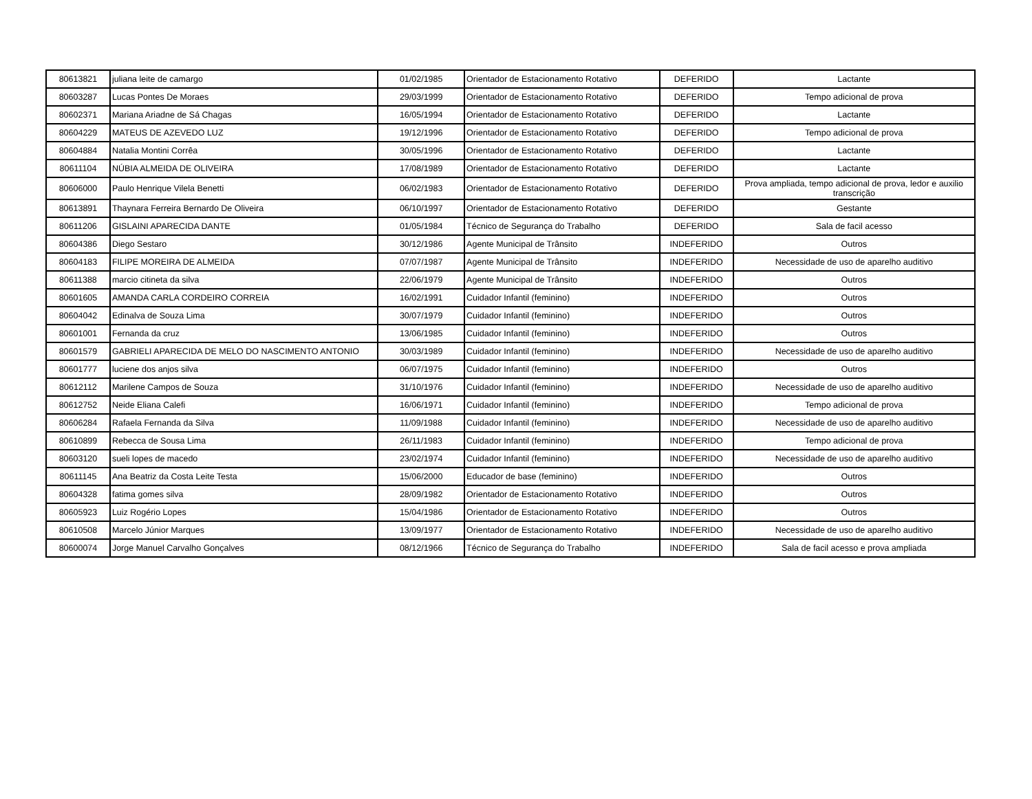| 80613821 | juliana leite de camargo | 01/02/1985 | Orientador de Estacionamento Rotativo | DEFERIDO | Lactante |
| 80603287 | Lucas Pontes De Moraes | 29/03/1999 | Orientador de Estacionamento Rotativo | DEFERIDO | Tempo adicional de prova |
| 80602371 | Mariana Ariadne de Sá Chagas | 16/05/1994 | Orientador de Estacionamento Rotativo | DEFERIDO | Lactante |
| 80604229 | MATEUS DE AZEVEDO LUZ | 19/12/1996 | Orientador de Estacionamento Rotativo | DEFERIDO | Tempo adicional de prova |
| 80604884 | Natalia Montini Corrêa | 30/05/1996 | Orientador de Estacionamento Rotativo | DEFERIDO | Lactante |
| 80611104 | NÚBIA ALMEIDA DE OLIVEIRA | 17/08/1989 | Orientador de Estacionamento Rotativo | DEFERIDO | Lactante |
| 80606000 | Paulo Henrique Vilela Benetti | 06/02/1983 | Orientador de Estacionamento Rotativo | DEFERIDO | Prova ampliada, tempo adicional de prova, ledor e auxilio transcrição |
| 80613891 | Thaynara Ferreira Bernardo De Oliveira | 06/10/1997 | Orientador de Estacionamento Rotativo | DEFERIDO | Gestante |
| 80611206 | GISLAINI APARECIDA DANTE | 01/05/1984 | Técnico de Segurança do Trabalho | DEFERIDO | Sala de facil acesso |
| 80604386 | Diego Sestaro | 30/12/1986 | Agente Municipal de Trânsito | INDEFERIDO | Outros |
| 80604183 | FILIPE MOREIRA DE ALMEIDA | 07/07/1987 | Agente Municipal de Trânsito | INDEFERIDO | Necessidade de uso de aparelho auditivo |
| 80611388 | marcio citineta da silva | 22/06/1979 | Agente Municipal de Trânsito | INDEFERIDO | Outros |
| 80601605 | AMANDA CARLA CORDEIRO CORREIA | 16/02/1991 | Cuidador Infantil (feminino) | INDEFERIDO | Outros |
| 80604042 | Edinalva de Souza Lima | 30/07/1979 | Cuidador Infantil (feminino) | INDEFERIDO | Outros |
| 80601001 | Fernanda da cruz | 13/06/1985 | Cuidador Infantil (feminino) | INDEFERIDO | Outros |
| 80601579 | GABRIELI APARECIDA DE MELO DO NASCIMENTO ANTONIO | 30/03/1989 | Cuidador Infantil (feminino) | INDEFERIDO | Necessidade de uso de aparelho auditivo |
| 80601777 | luciene dos anjos silva | 06/07/1975 | Cuidador Infantil (feminino) | INDEFERIDO | Outros |
| 80612112 | Marilene Campos de Souza | 31/10/1976 | Cuidador Infantil (feminino) | INDEFERIDO | Necessidade de uso de aparelho auditivo |
| 80612752 | Neide Eliana Calefi | 16/06/1971 | Cuidador Infantil (feminino) | INDEFERIDO | Tempo adicional de prova |
| 80606284 | Rafaela Fernanda da Silva | 11/09/1988 | Cuidador Infantil (feminino) | INDEFERIDO | Necessidade de uso de aparelho auditivo |
| 80610899 | Rebecca de Sousa Lima | 26/11/1983 | Cuidador Infantil (feminino) | INDEFERIDO | Tempo adicional de prova |
| 80603120 | sueli lopes de macedo | 23/02/1974 | Cuidador Infantil (feminino) | INDEFERIDO | Necessidade de uso de aparelho auditivo |
| 80611145 | Ana Beatriz da Costa Leite Testa | 15/06/2000 | Educador de base (feminino) | INDEFERIDO | Outros |
| 80604328 | fatima gomes silva | 28/09/1982 | Orientador de Estacionamento Rotativo | INDEFERIDO | Outros |
| 80605923 | Luiz Rogério Lopes | 15/04/1986 | Orientador de Estacionamento Rotativo | INDEFERIDO | Outros |
| 80610508 | Marcelo Júnior Marques | 13/09/1977 | Orientador de Estacionamento Rotativo | INDEFERIDO | Necessidade de uso de aparelho auditivo |
| 80600074 | Jorge Manuel Carvalho Gonçalves | 08/12/1966 | Técnico de Segurança do Trabalho | INDEFERIDO | Sala de facil acesso e prova ampliada |